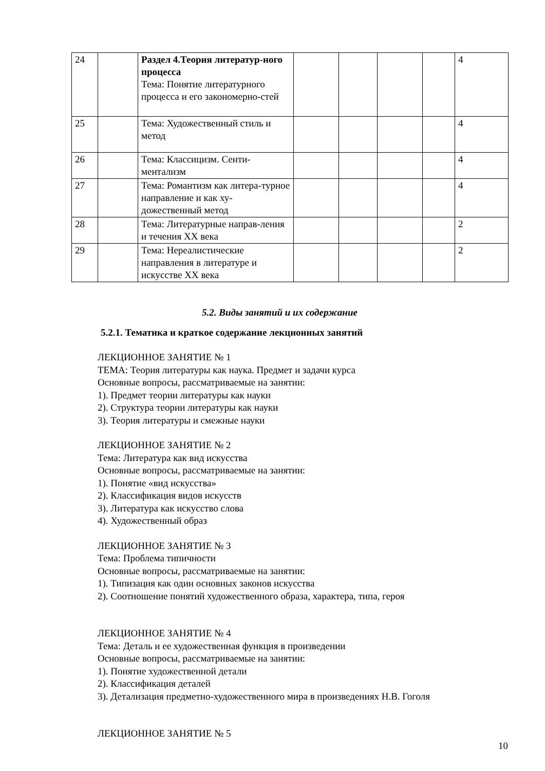| 24 | | Раздел 4.Теория литератур-ного процесса Тема: Понятие литературного процесса и его закономерно-стей | | | | | 4 |
| 25 | | Тема: Художественный стиль и метод | | | | | 4 |
| 26 | | Тема: Классицизм. Сенти-ментализм | | | | | 4 |
| 27 | | Тема: Романтизм как литера-турное направление и как ху-дожественный метод | | | | | 4 |
| 28 | | Тема: Литературные направ-ления и течения XX века | | | | | 2 |
| 29 | | Тема: Нереалистические направления в литературе и искусстве XX века | | | | | 2 |
5.2. Виды занятий и их содержание
5.2.1. Тематика и краткое содержание лекционных занятий
ЛЕКЦИОННОЕ ЗАНЯТИЕ № 1
ТЕМА: Теория литературы как наука. Предмет и задачи курса
Основные вопросы, рассматриваемые на занятии:
1). Предмет теории литературы как науки
2). Структура теории литературы как науки
3). Теория литературы и смежные науки
ЛЕКЦИОННОЕ ЗАНЯТИЕ № 2
Тема: Литература как вид искусства
Основные вопросы, рассматриваемые на занятии:
1). Понятие «вид искусства»
2). Классификация видов искусств
3). Литература как искусство слова
4). Художественный образ
ЛЕКЦИОННОЕ ЗАНЯТИЕ № 3
Тема: Проблема типичности
Основные вопросы, рассматриваемые на занятии:
1). Типизация как один основных законов искусства
2). Соотношение понятий художественного образа, характера, типа, героя
ЛЕКЦИОННОЕ ЗАНЯТИЕ № 4
Тема: Деталь и ее художественная функция в произведении
Основные вопросы, рассматриваемые на занятии:
1). Понятие художественной детали
2). Классификация деталей
3). Детализация предметно-художественного мира в произведениях Н.В. Гоголя
ЛЕКЦИОННОЕ ЗАНЯТИЕ № 5
10